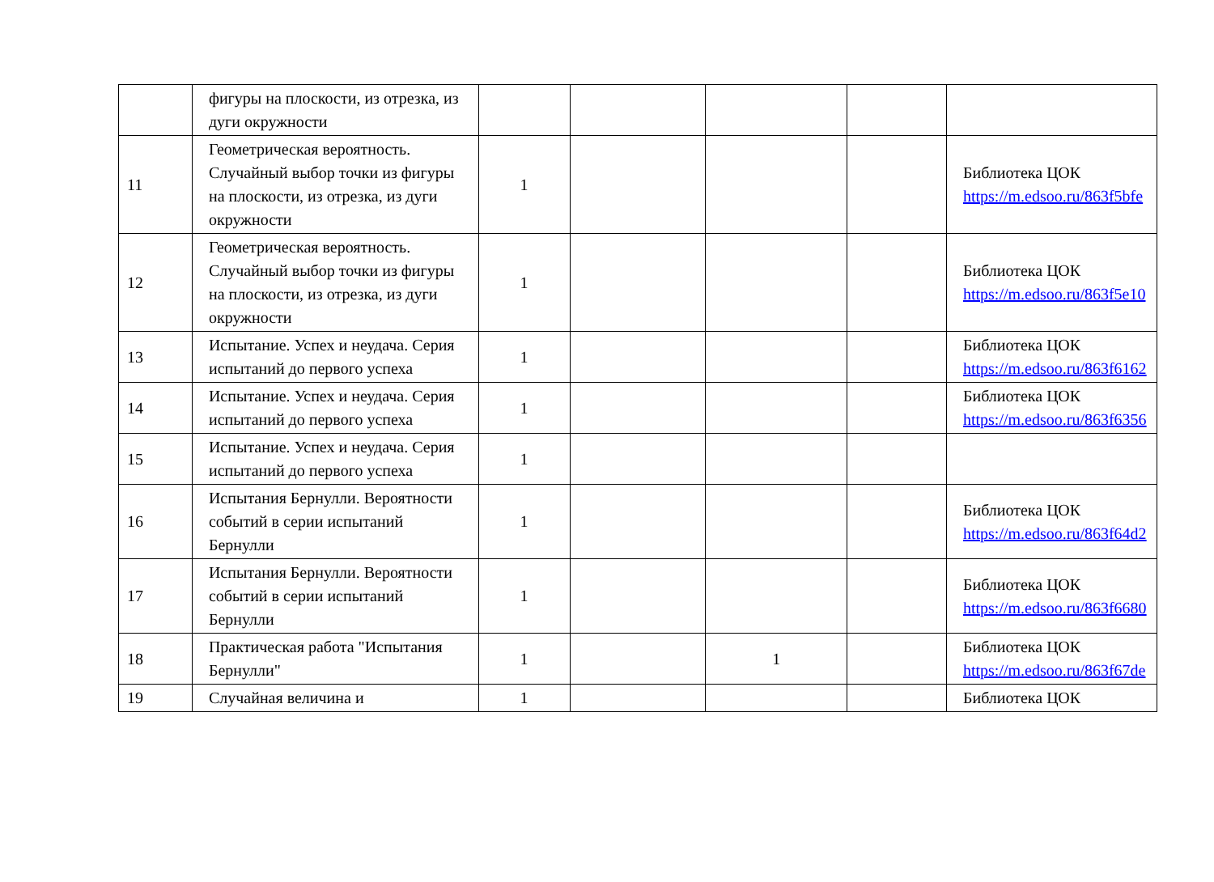| | фигуры на плоскости, из отрезка, из дуги окружности | | | | | |
| 11 | Геометрическая вероятность. Случайный выбор точки из фигуры на плоскости, из отрезка, из дуги окружности | 1 | | | | Библиотека ЦОК https://m.edsoo.ru/863f5bfe |
| 12 | Геометрическая вероятность. Случайный выбор точки из фигуры на плоскости, из отрезка, из дуги окружности | 1 | | | | Библиотека ЦОК https://m.edsoo.ru/863f5e10 |
| 13 | Испытание. Успех и неудача. Серия испытаний до первого успеха | 1 | | | | Библиотека ЦОК https://m.edsoo.ru/863f6162 |
| 14 | Испытание. Успех и неудача. Серия испытаний до первого успеха | 1 | | | | Библиотека ЦОК https://m.edsoo.ru/863f6356 |
| 15 | Испытание. Успех и неудача. Серия испытаний до первого успеха | 1 | | | | |
| 16 | Испытания Бернулли. Вероятности событий в серии испытаний Бернулли | 1 | | | | Библиотека ЦОК https://m.edsoo.ru/863f64d2 |
| 17 | Испытания Бернулли. Вероятности событий в серии испытаний Бернулли | 1 | | | | Библиотека ЦОК https://m.edsoo.ru/863f6680 |
| 18 | Практическая работа "Испытания Бернулли" | 1 | | 1 | | Библиотека ЦОК https://m.edsoo.ru/863f67de |
| 19 | Случайная величина и | 1 | | | | Библиотека ЦОК |